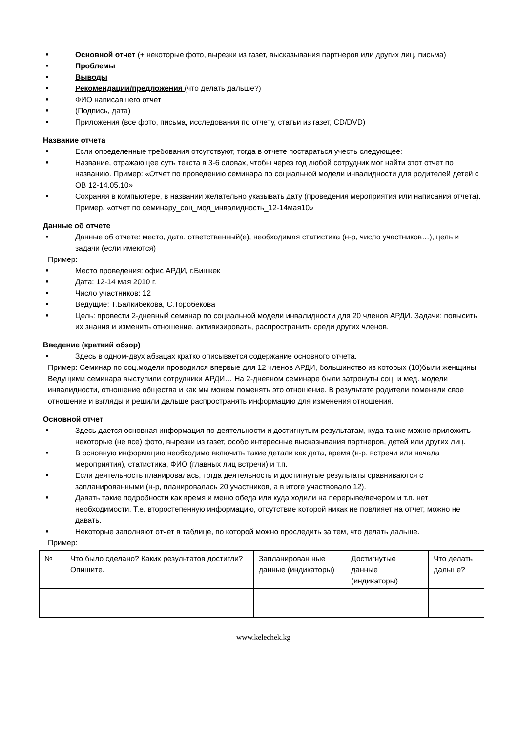■ Основной отчет (+ некоторые фото, вырезки из газет, высказывания партнеров или других лиц, письма)
■ Проблемы
■ Выводы
■ Рекомендации/предложения (что делать дальше?)
■ ФИО написавшего отчет
■ (Подпись, дата)
■ Приложения (все фото, письма, исследования по отчету, статьи из газет, CD/DVD)
Название отчета
■ Если определенные требования отсутствуют, тогда в отчете постараться учесть следующее:
■ Название, отражающее суть текста в 3-6 словах, чтобы через год любой сотрудник мог найти этот отчет по названию. Пример: «Отчет по проведению семинара по социальной модели инвалидности для родителей детей с ОВ 12-14.05.10»
■ Сохраняя в компьютере, в названии желательно указывать дату (проведения мероприятия или написания отчета). Пример, «отчет по семинару_соц_мод_инвалидность_12-14мая10»
Данные об отчете
■ Данные об отчете: место, дата, ответственный(е), необходимая статистика (н-р, число участников…), цель и задачи (если имеются)
Пример:
■ Место проведения: офис АРДИ, г.Бишкек
■ Дата: 12-14 мая 2010 г.
■ Число участников: 12
■ Ведущие: Т.Балкибекова, С.Торобекова
■ Цель: провести 2-дневный семинар по социальной модели инвалидности для 20 членов АРДИ. Задачи: повысить их знания и изменить отношение, активизировать, распространить среди других членов.
Введение (краткий обзор)
■ Здесь в одном-двух абзацах кратко описывается содержание основного отчета.
Пример: Семинар по соц.модели проводился впервые для 12 членов АРДИ, большинство из которых (10)были женщины. Ведущими семинара выступили сотрудники АРДИ… На 2-дневном семинаре были затронуты соц. и мед. модели инвалидности, отношение общества и как мы можем поменять это отношение. В результате родители поменяли свое отношение и взгляды и решили дальше распространять информацию для изменения отношения.
Основной отчет
■ Здесь дается основная информация по деятельности и достигнутым результатам, куда также можно приложить некоторые (не все) фото, вырезки из газет, особо интересные высказывания партнеров, детей или других лиц.
■ В основную информацию необходимо включить такие детали как дата, время (н-р, встречи или начала мероприятия), статистика, ФИО (главных лиц встречи) и т.п.
■ Если деятельность планировалась, тогда деятельность и достигнутые результаты сравниваются с запланированными (н-р, планировалась 20 участников, а в итоге участвовало 12).
■ Давать такие подробности как время и меню обеда или куда ходили на перерыве/вечером и т.п. нет необходимости. Т.е. второстепенную информацию, отсутствие которой никак не повлияет на отчет, можно не давать.
■ Некоторые заполняют отчет в таблице, по которой можно проследить за тем, что делать дальше.
Пример:
| № | Что было сделано? Каких результатов достигли? Опишите. | Запланирован ные данные (индикаторы) | Достигнутые данные (индикаторы) | Что делать дальше? |
www.kelechek.kg